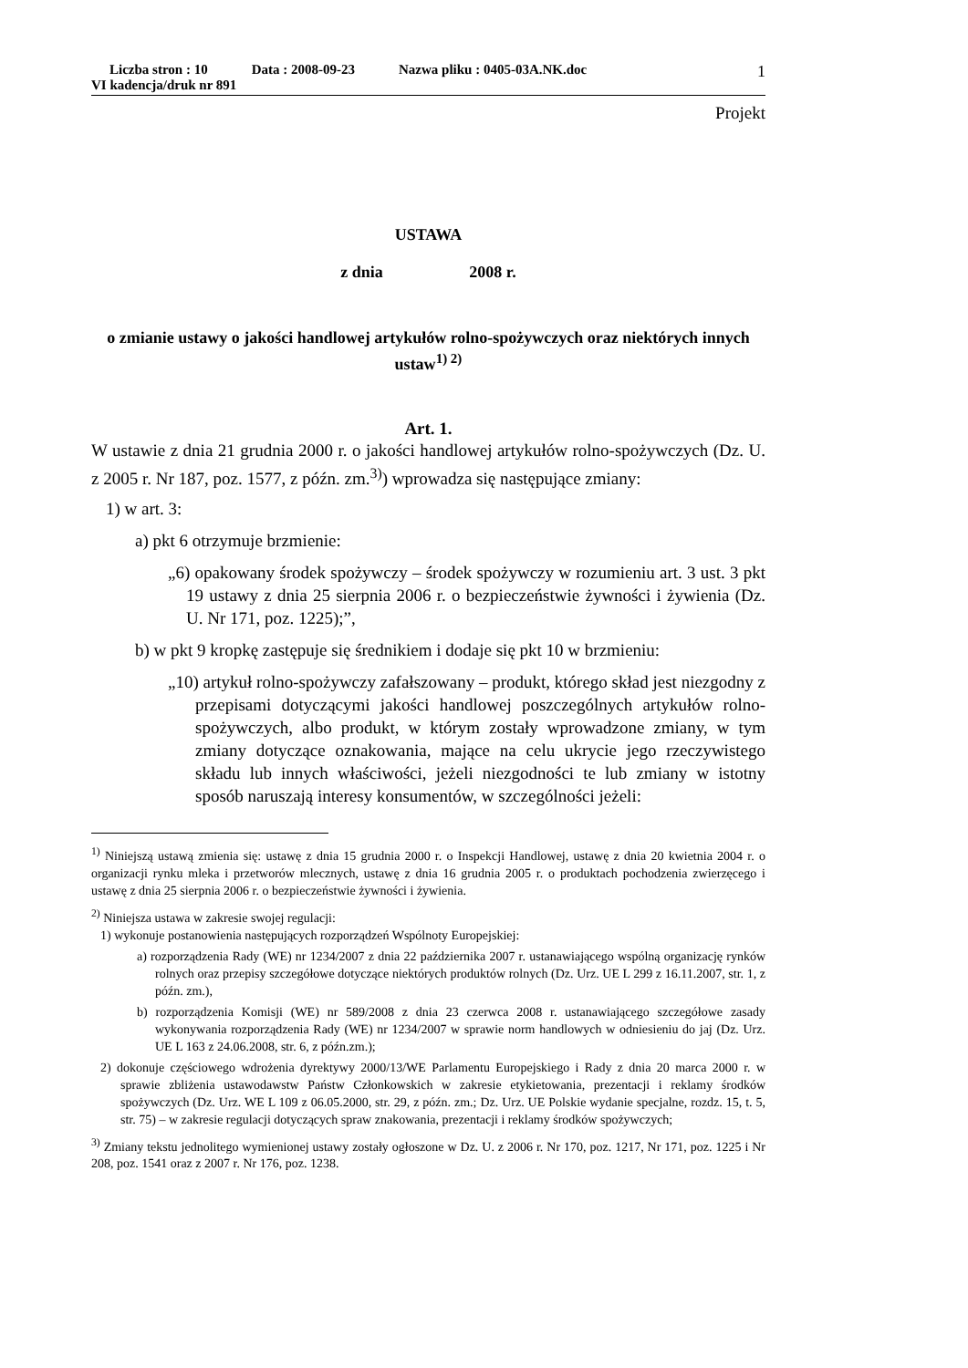Liczba stron : 10 Data : 2008-09-23 Nazwa pliku : 0405-03A.NK.doc
VI kadencja/druk nr 891
1
Projekt
USTAWA
z dnia 2008 r.
o zmianie ustawy o jakości handlowej artykułów rolno-spożywczych oraz niektórych innych ustaw<sup>1) 2)</sup>
Art. 1.
W ustawie z dnia 21 grudnia 2000 r. o jakości handlowej artykułów rolno-spożywczych (Dz. U. z 2005 r. Nr 187, poz. 1577, z późn. zm.<sup>3)</sup>) wprowadza się następujące zmiany:
1) w art. 3:
a) pkt 6 otrzymuje brzmienie:
„6) opakowany środek spożywczy – środek spożywczy w rozumieniu art. 3 ust. 3 pkt 19 ustawy z dnia 25 sierpnia 2006 r. o bezpieczeństwie żywności i żywienia (Dz. U. Nr 171, poz. 1225);”,
b) w pkt 9 kropkę zastępuje się średnikiem i dodaje się pkt 10 w brzmieniu:
„10) artykuł rolno-spożywczy zafałszowany – produkt, którego skład jest niezgodny z przepisami dotyczącymi jakości handlowej poszczególnych artykułów rolno-spożywczych, albo produkt, w którym zostały wprowadzone zmiany, w tym zmiany dotyczące oznakowania, mające na celu ukrycie jego rzeczywistego składu lub innych właściwości, jeżeli niezgodności te lub zmiany w istotny sposób naruszają interesy konsumentów, w szczególności jeżeli:
<sup>1)</sup> Niniejszą ustawą zmienia się: ustawę z dnia 15 grudnia 2000 r. o Inspekcji Handlowej, ustawę z dnia 20 kwietnia 2004 r. o organizacji rynku mleka i przetworów mlecznych, ustawę z dnia 16 grudnia 2005 r. o produktach pochodzenia zwierzęcego i ustawę z dnia 25 sierpnia 2006 r. o bezpieczeństwie żywności i żywienia.
<sup>2)</sup> Niniejsza ustawa w zakresie swojej regulacji:
1) wykonuje postanowienia następujących rozporządzeń Wspólnoty Europejskiej:
a) rozporządzenia Rady (WE) nr 1234/2007 z dnia 22 października 2007 r. ustanawiającego wspólną organizację rynków rolnych oraz przepisy szczegółowe dotyczące niektórych produktów rolnych (Dz. Urz. UE L 299 z 16.11.2007, str. 1, z późn. zm.),
b) rozporządzenia Komisji (WE) nr 589/2008 z dnia 23 czerwca 2008 r. ustanawiającego szczegółowe zasady wykonywania rozporządzenia Rady (WE) nr 1234/2007 w sprawie norm handlowych w odniesieniu do jaj (Dz. Urz. UE L 163 z 24.06.2008, str. 6, z późn.zm.);
2) dokonuje częściowego wdrożenia dyrektywy 2000/13/WE Parlamentu Europejskiego i Rady z dnia 20 marca 2000 r. w sprawie zbliżenia ustawodawstw Państw Członkowskich w zakresie etykietowania, prezentacji i reklamy środków spożywczych (Dz. Urz. WE L 109 z 06.05.2000, str. 29, z późn. zm.; Dz. Urz. UE Polskie wydanie specjalne, rozdz. 15, t. 5, str. 75) – w zakresie regulacji dotyczących spraw znakowania, prezentacji i reklamy środków spożywczych;
<sup>3)</sup> Zmiany tekstu jednolitego wymienionej ustawy zostały ogłoszone w Dz. U. z 2006 r. Nr 170, poz. 1217, Nr 171, poz. 1225 i Nr 208, poz. 1541 oraz z 2007 r. Nr 176, poz. 1238.